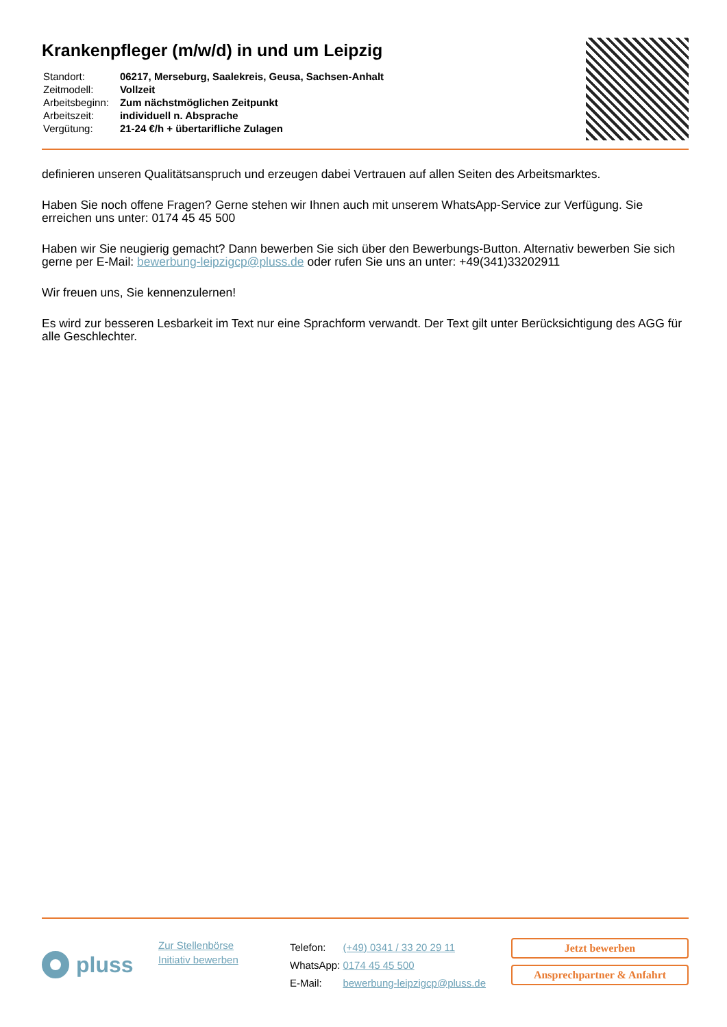Krankenpfleger (m/w/d) in und um Leipzig
| Standort: | 06217, Merseburg, Saalekreis, Geusa, Sachsen-Anhalt |
| Zeitmodell: | Vollzeit |
| Arbeitsbeginn: | Zum nächstmöglichen Zeitpunkt |
| Arbeitszeit: | individuell n. Absprache |
| Vergütung: | 21-24 €/h + übertarifliche Zulagen |
definieren unseren Qualitätsanspruch und erzeugen dabei Vertrauen auf allen Seiten des Arbeitsmarktes.
Haben Sie noch offene Fragen? Gerne stehen wir Ihnen auch mit unserem WhatsApp-Service zur Verfügung. Sie erreichen uns unter: 0174 45 45 500
Haben wir Sie neugierig gemacht? Dann bewerben Sie sich über den Bewerbungs-Button. Alternativ bewerben Sie sich gerne per E-Mail: bewerbung-leipzigcp@pluss.de oder rufen Sie uns an unter: +49(341)33202911
Wir freuen uns, Sie kennenzulernen!
Es wird zur besseren Lesbarkeit im Text nur eine Sprachform verwandt. Der Text gilt unter Berücksichtigung des AGG für alle Geschlechter.
pluss
Zur Stellenbörse
Initiativ bewerben
| Telefon: | (+49) 0341 / 33 20 29 11 |
| WhatsApp: | 0174 45 45 500 |
| E-Mail: | bewerbung-leipzigcp@pluss.de |
Jetzt bewerben
Ansprechpartner & Anfahrt